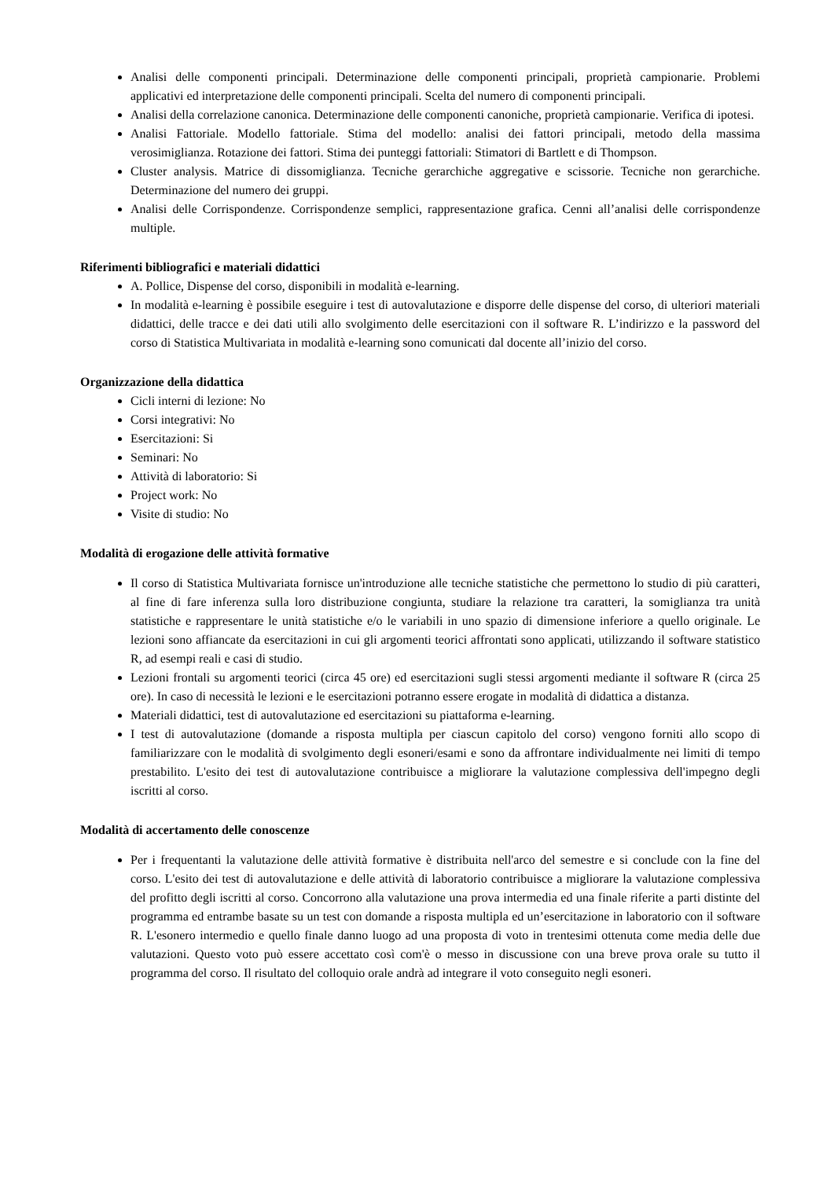Analisi delle componenti principali. Determinazione delle componenti principali, proprietà campionarie. Problemi applicativi ed interpretazione delle componenti principali. Scelta del numero di componenti principali.
Analisi della correlazione canonica. Determinazione delle componenti canoniche, proprietà campionarie. Verifica di ipotesi.
Analisi Fattoriale. Modello fattoriale. Stima del modello: analisi dei fattori principali, metodo della massima verosimiglianza. Rotazione dei fattori. Stima dei punteggi fattoriali: Stimatori di Bartlett e di Thompson.
Cluster analysis. Matrice di dissomiglianza. Tecniche gerarchiche aggregative e scissorie. Tecniche non gerarchiche. Determinazione del numero dei gruppi.
Analisi delle Corrispondenze. Corrispondenze semplici, rappresentazione grafica. Cenni all’analisi delle corrispondenze multiple.
Riferimenti bibliografici e materiali didattici
A. Pollice, Dispense del corso, disponibili in modalità e-learning.
In modalità e-learning è possibile eseguire i test di autovalutazione e disporre delle dispense del corso, di ulteriori materiali didattici, delle tracce e dei dati utili allo svolgimento delle esercitazioni con il software R. L’indirizzo e la password del corso di Statistica Multivariata in modalità e-learning sono comunicati dal docente all’inizio del corso.
Organizzazione della didattica
Cicli interni di lezione: No
Corsi integrativi: No
Esercitazioni: Si
Seminari: No
Attività di laboratorio: Si
Project work: No
Visite di studio: No
Modalità di erogazione delle attività formative
Il corso di Statistica Multivariata fornisce un'introduzione alle tecniche statistiche che permettono lo studio di più caratteri, al fine di fare inferenza sulla loro distribuzione congiunta, studiare la relazione tra caratteri, la somiglianza tra unità statistiche e rappresentare le unità statistiche e/o le variabili in uno spazio di dimensione inferiore a quello originale. Le lezioni sono affiancate da esercitazioni in cui gli argomenti teorici affrontati sono applicati, utilizzando il software statistico R, ad esempi reali e casi di studio.
Lezioni frontali su argomenti teorici (circa 45 ore) ed esercitazioni sugli stessi argomenti mediante il software R (circa 25 ore). In caso di necessità le lezioni e le esercitazioni potranno essere erogate in modalità di didattica a distanza.
Materiali didattici, test di autovalutazione ed esercitazioni su piattaforma e-learning.
I test di autovalutazione (domande a risposta multipla per ciascun capitolo del corso) vengono forniti allo scopo di familiarizzare con le modalità di svolgimento degli esoneri/esami e sono da affrontare individualmente nei limiti di tempo prestabilito. L'esito dei test di autovalutazione contribuisce a migliorare la valutazione complessiva dell'impegno degli iscritti al corso.
Modalità di accertamento delle conoscenze
Per i frequentanti la valutazione delle attività formative è distribuita nell'arco del semestre e si conclude con la fine del corso. L'esito dei test di autovalutazione e delle attività di laboratorio contribuisce a migliorare la valutazione complessiva del profitto degli iscritti al corso. Concorrono alla valutazione una prova intermedia ed una finale riferite a parti distinte del programma ed entrambe basate su un test con domande a risposta multipla ed un’esercitazione in laboratorio con il software R. L'esonero intermedio e quello finale danno luogo ad una proposta di voto in trentesimi ottenuta come media delle due valutazioni. Questo voto può essere accettato così com'è o messo in discussione con una breve prova orale su tutto il programma del corso. Il risultato del colloquio orale andrà ad integrare il voto conseguito negli esoneri.